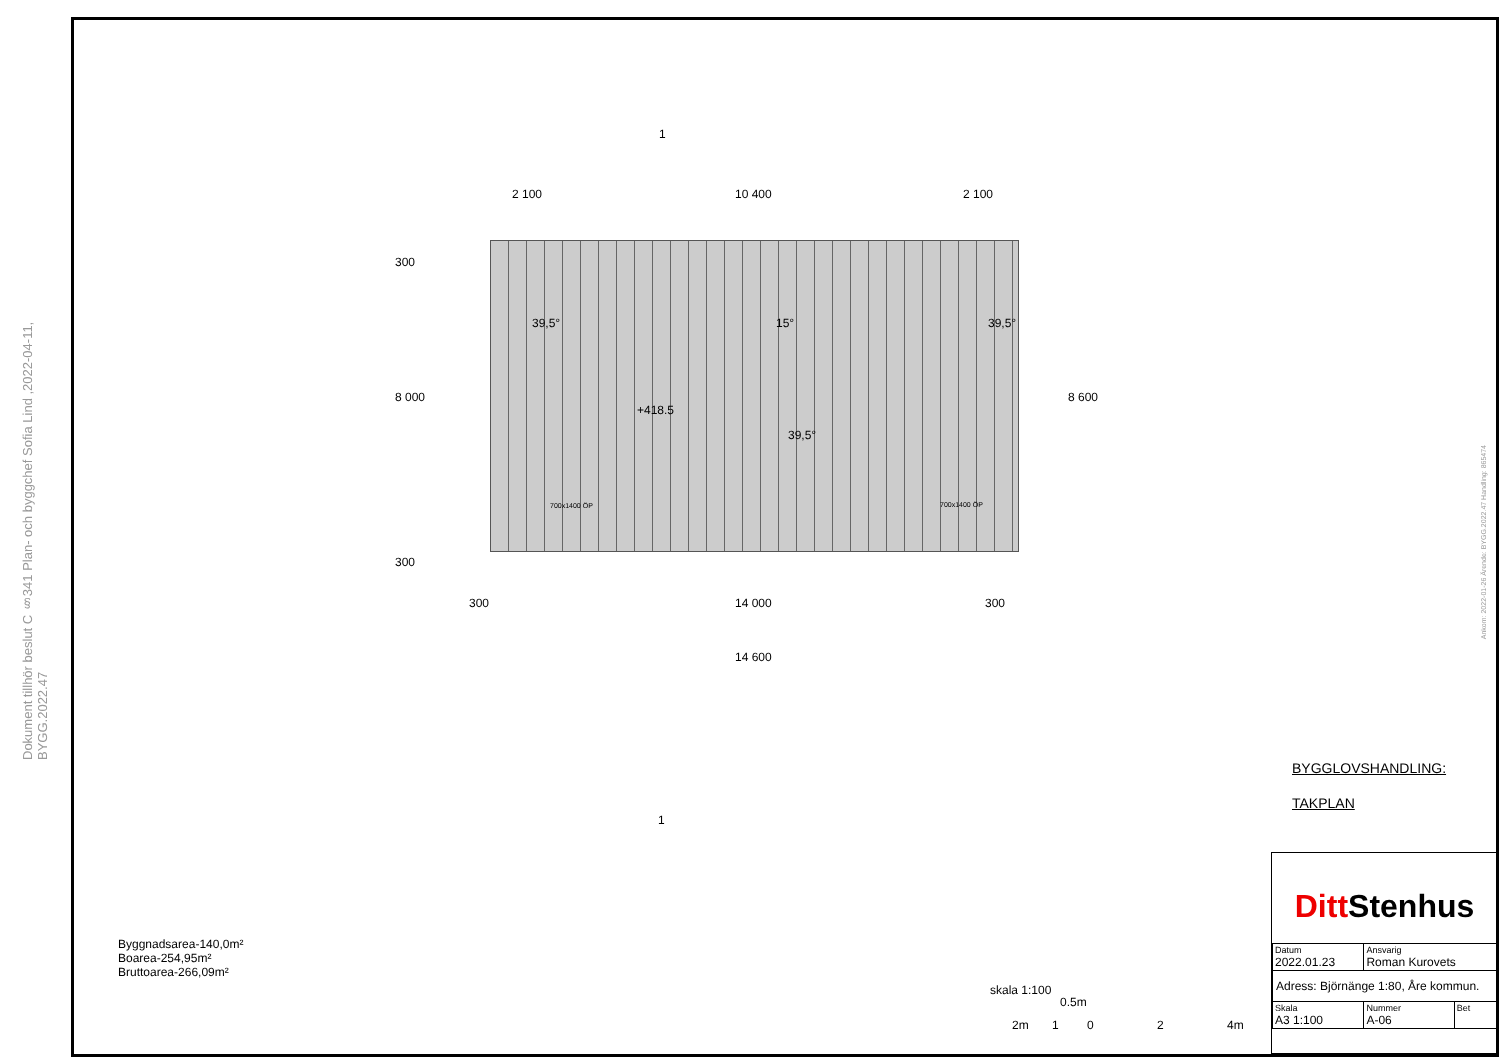Dokument tillhör beslut C §341 Plan- och byggchef Sofia Lind ,2022-04-11, BYGG.2022.47
1
2 100 10 400 2 100
39,5° 15° 39,5°
+418.5
39,5°
700x1400 ÖP 700x1400 ÖP
300
8 000
300
8 600
300 14 000 300
14 600
1
Ankom: 2022-01-26 Ärende: BYGG.2022.47 Handling: 865474
BYGGLOVSHANDLING:
TAKPLAN
Byggnadsarea-140,0m²
Boarea-254,95m²
Bruttoarea-266,09m²
skala 1:100
0.5m
2m 1 0 2 4m
Ditt Stenhus
| Datum 2022.01.23 | Ansvarig Roman Kurovets | |
| Adress: Björnänge 1:80, Åre kommun. | | |
| Skala A3 1:100 | Nummer A-06 | Bet |